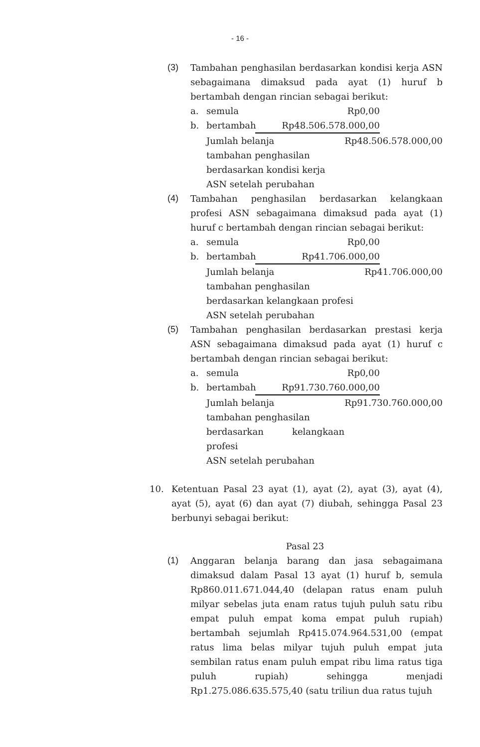- 16 -
(3) Tambahan penghasilan berdasarkan kondisi kerja ASN sebagaimana dimaksud pada ayat (1) huruf b bertambah dengan rincian sebagai berikut:
a. semula Rp0,00
b. bertambah Rp48.506.578.000,00
Jumlah belanja
tambahan penghasilan
berdasarkan kondisi kerja
ASN setelah perubahan Rp48.506.578.000,00
(4) Tambahan penghasilan berdasarkan kelangkaan profesi ASN sebagaimana dimaksud pada ayat (1) huruf c bertambah dengan rincian sebagai berikut:
a. semula Rp0,00
b. bertambah Rp41.706.000,00
Jumlah belanja
tambahan penghasilan
berdasarkan kelangkaan profesi
ASN setelah perubahan Rp41.706.000,00
(5) Tambahan penghasilan berdasarkan prestasi kerja ASN sebagaimana dimaksud pada ayat (1) huruf c bertambah dengan rincian sebagai berikut:
a. semula Rp0,00
b. bertambah Rp91.730.760.000,00
Jumlah belanja
tambahan penghasilan
berdasarkan kelangkaan profesi
ASN setelah perubahan Rp91.730.760.000,00
10. Ketentuan Pasal 23 ayat (1), ayat (2), ayat (3), ayat (4), ayat (5), ayat (6) dan ayat (7) diubah, sehingga Pasal 23 berbunyi sebagai berikut:
Pasal 23
(1) Anggaran belanja barang dan jasa sebagaimana dimaksud dalam Pasal 13 ayat (1) huruf b, semula Rp860.011.671.044,40 (delapan ratus enam puluh milyar sebelas juta enam ratus tujuh puluh satu ribu empat puluh empat koma empat puluh rupiah) bertambah sejumlah Rp415.074.964.531,00 (empat ratus lima belas milyar tujuh puluh empat juta sembilan ratus enam puluh empat ribu lima ratus tiga puluh rupiah) sehingga menjadi Rp1.275.086.635.575,40 (satu triliun dua ratus tujuh